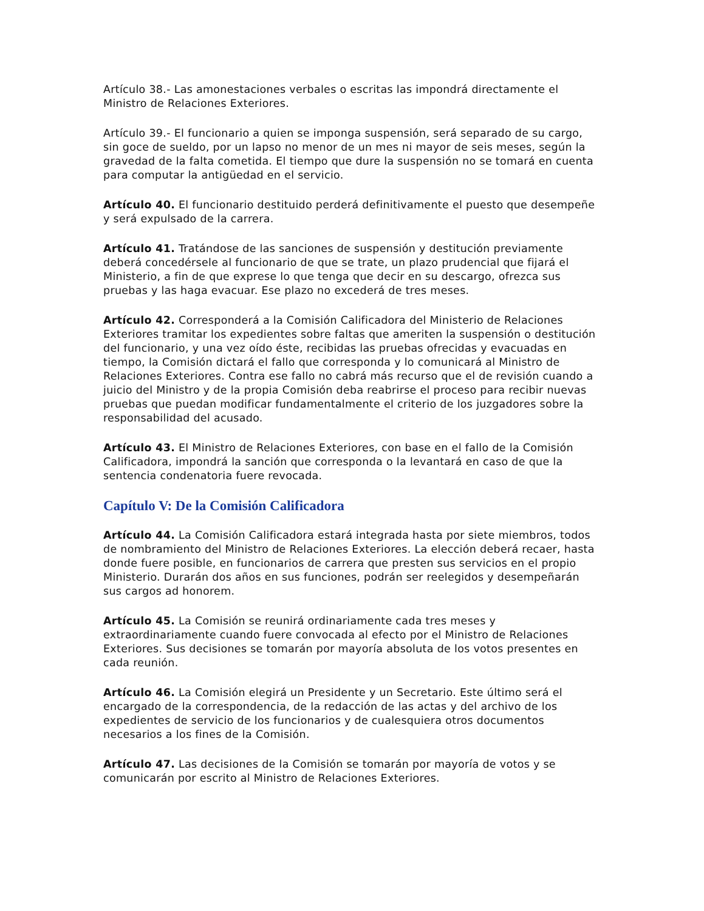Artículo 38.- Las amonestaciones verbales o escritas las impondrá directamente el Ministro de Relaciones Exteriores.
Artículo 39.- El funcionario a quien se imponga suspensión, será separado de su cargo, sin goce de sueldo, por un lapso no menor de un mes ni mayor de seis meses, según la gravedad de la falta cometida. El tiempo que dure la suspensión no se tomará en cuenta para computar la antigüedad en el servicio.
Artículo 40. El funcionario destituido perderá definitivamente el puesto que desempeñe y será expulsado de la carrera.
Artículo 41. Tratándose de las sanciones de suspensión y destitución previamente deberá concedérsele al funcionario de que se trate, un plazo prudencial que fijará el Ministerio, a fin de que exprese lo que tenga que decir en su descargo, ofrezca sus pruebas y las haga evacuar. Ese plazo no excederá de tres meses.
Artículo 42. Corresponderá a la Comisión Calificadora del Ministerio de Relaciones Exteriores tramitar los expedientes sobre faltas que ameriten la suspensión o destitución del funcionario, y una vez oído éste, recibidas las pruebas ofrecidas y evacuadas en tiempo, la Comisión dictará el fallo que corresponda y lo comunicará al Ministro de Relaciones Exteriores. Contra ese fallo no cabrá más recurso que el de revisión cuando a juicio del Ministro y de la propia Comisión deba reabrirse el proceso para recibir nuevas pruebas que puedan modificar fundamentalmente el criterio de los juzgadores sobre la responsabilidad del acusado.
Artículo 43. El Ministro de Relaciones Exteriores, con base en el fallo de la Comisión Calificadora, impondrá la sanción que corresponda o la levantará en caso de que la sentencia condenatoria fuere revocada.
Capítulo V: De la Comisión Calificadora
Artículo 44. La Comisión Calificadora estará integrada hasta por siete miembros, todos de nombramiento del Ministro de Relaciones Exteriores. La elección deberá recaer, hasta donde fuere posible, en funcionarios de carrera que presten sus servicios en el propio Ministerio. Durarán dos años en sus funciones, podrán ser reelegidos y desempeñarán sus cargos ad honorem.
Artículo 45. La Comisión se reunirá ordinariamente cada tres meses y extraordinariamente cuando fuere convocada al efecto por el Ministro de Relaciones Exteriores. Sus decisiones se tomarán por mayoría absoluta de los votos presentes en cada reunión.
Artículo 46. La Comisión elegirá un Presidente y un Secretario. Este último será el encargado de la correspondencia, de la redacción de las actas y del archivo de los expedientes de servicio de los funcionarios y de cualesquiera otros documentos necesarios a los fines de la Comisión.
Artículo 47. Las decisiones de la Comisión se tomarán por mayoría de votos y se comunicarán por escrito al Ministro de Relaciones Exteriores.